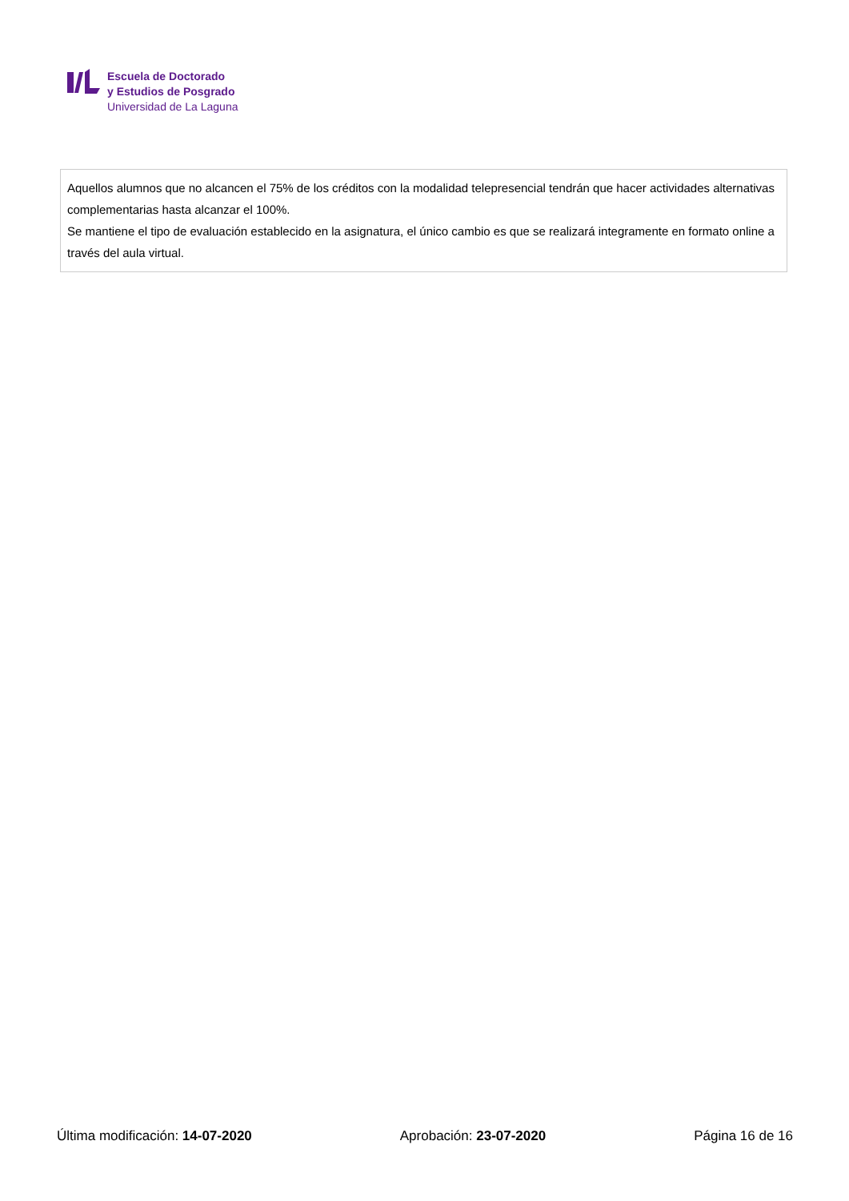Escuela de Doctorado
y Estudios de Posgrado
Universidad de La Laguna
Aquellos alumnos que no alcancen el 75% de los créditos con la modalidad telepresencial tendrán que hacer actividades alternativas complementarias hasta alcanzar el 100%.
Se mantiene el tipo de evaluación establecido en la asignatura, el único cambio es que se realizará integramente en formato online a través del aula virtual.
Última modificación: 14-07-2020 Aprobación: 23-07-2020 Página 16 de 16